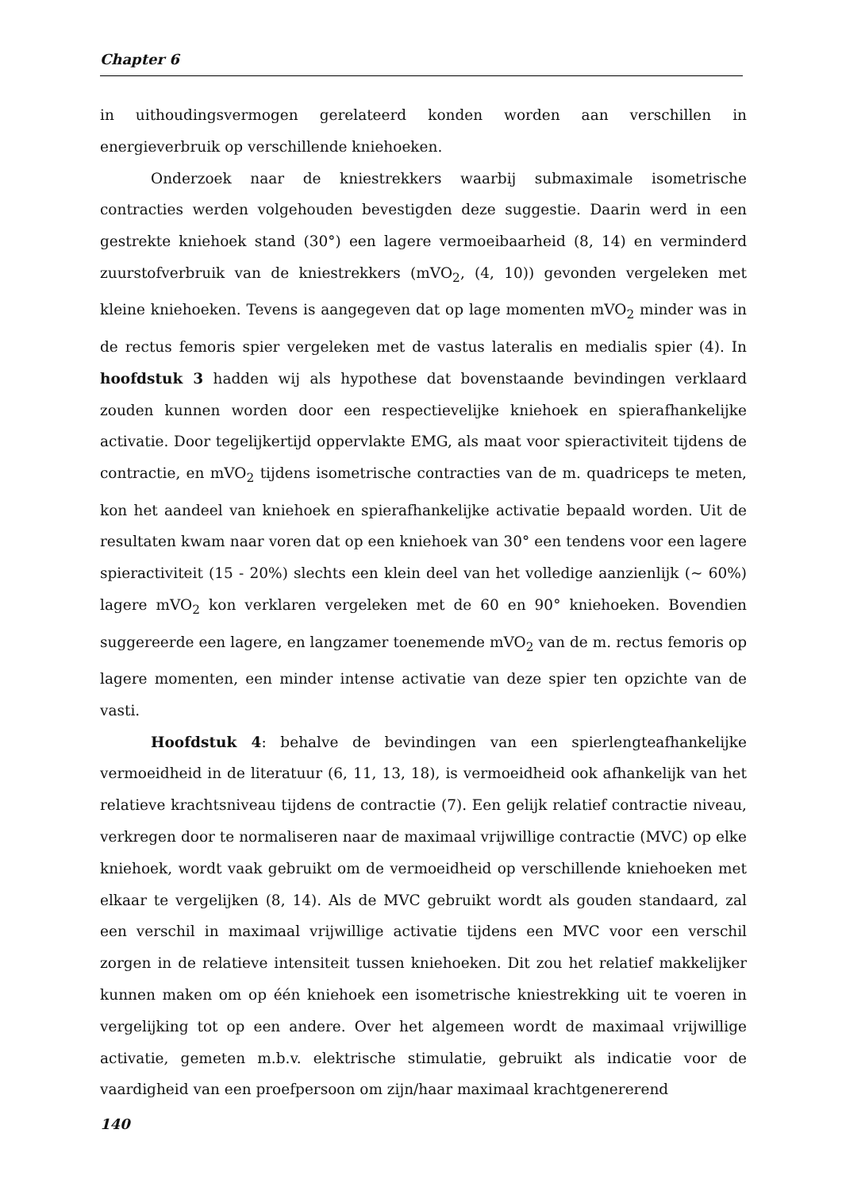Chapter 6
in uithoudingsvermogen gerelateerd konden worden aan verschillen in energieverbruik op verschillende kniehoeken.
Onderzoek naar de kniestrekkers waarbij submaximale isometrische contracties werden volgehouden bevestigden deze suggestie. Daarin werd in een gestrekte kniehoek stand (30°) een lagere vermoeibaarheid (8, 14) en verminderd zuurstofverbruik van de kniestrekkers (mVO<sub>2</sub>, (4, 10)) gevonden vergeleken met kleine kniehoeken. Tevens is aangegeven dat op lage momenten mVO<sub>2</sub> minder was in de rectus femoris spier vergeleken met de vastus lateralis en medialis spier (4). In hoofdstuk 3 hadden wij als hypothese dat bovenstaande bevindingen verklaard zouden kunnen worden door een respectievelijke kniehoek en spierafhankelijke activatie. Door tegelijkertijd oppervlakte EMG, als maat voor spieractiviteit tijdens de contractie, en mVO<sub>2</sub> tijdens isometrische contracties van de m. quadriceps te meten, kon het aandeel van kniehoek en spierafhankelijke activatie bepaald worden. Uit de resultaten kwam naar voren dat op een kniehoek van 30° een tendens voor een lagere spieractiviteit (15 - 20%) slechts een klein deel van het volledige aanzienlijk (~ 60%) lagere mVO<sub>2</sub> kon verklaren vergeleken met de 60 en 90° kniehoeken. Bovendien suggereerde een lagere, en langzamer toenemende mVO<sub>2</sub> van de m. rectus femoris op lagere momenten, een minder intense activatie van deze spier ten opzichte van de vasti.
Hoofdstuk 4: behalve de bevindingen van een spierlengteafhankelijke vermoeidheid in de literatuur (6, 11, 13, 18), is vermoeidheid ook afhankelijk van het relatieve krachtsniveau tijdens de contractie (7). Een gelijk relatief contractie niveau, verkregen door te normaliseren naar de maximaal vrijwillige contractie (MVC) op elke kniehoek, wordt vaak gebruikt om de vermoeidheid op verschillende kniehoeken met elkaar te vergelijken (8, 14). Als de MVC gebruikt wordt als gouden standaard, zal een verschil in maximaal vrijwillige activatie tijdens een MVC voor een verschil zorgen in de relatieve intensiteit tussen kniehoeken. Dit zou het relatief makkelijker kunnen maken om op één kniehoek een isometrische kniestrekking uit te voeren in vergelijking tot op een andere. Over het algemeen wordt de maximaal vrijwillige activatie, gemeten m.b.v. elektrische stimulatie, gebruikt als indicatie voor de vaardigheid van een proefpersoon om zijn/haar maximaal krachtgenererend
140